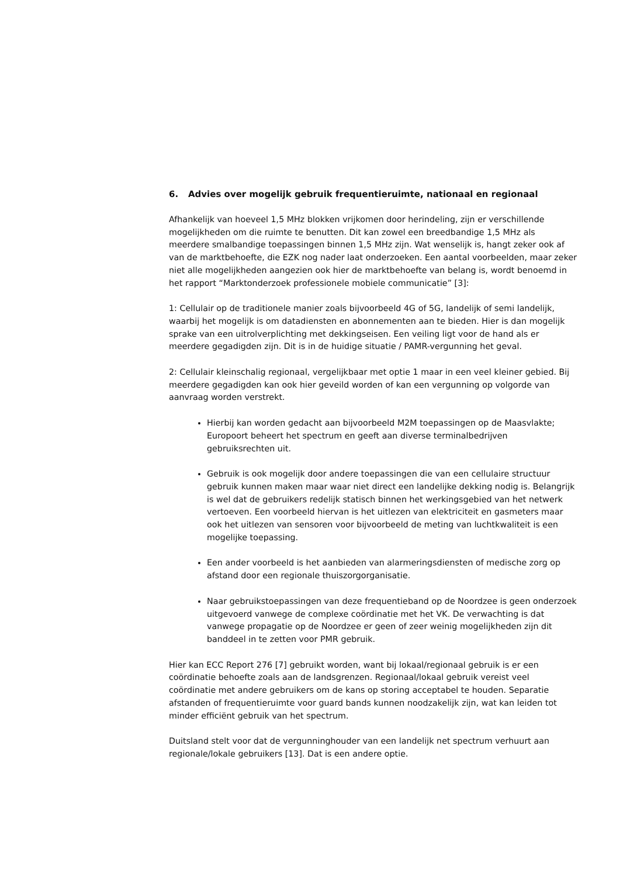6. Advies over mogelijk gebruik frequentieruimte, nationaal en regionaal
Afhankelijk van hoeveel 1,5 MHz blokken vrijkomen door herindeling, zijn er verschillende mogelijkheden om die ruimte te benutten. Dit kan zowel een breedbandige 1,5 MHz als meerdere smalbandige toepassingen binnen 1,5 MHz zijn. Wat wenselijk is, hangt zeker ook af van de marktbehoefte, die EZK nog nader laat onderzoeken. Een aantal voorbeelden, maar zeker niet alle mogelijkheden aangezien ook hier de marktbehoefte van belang is, wordt benoemd in het rapport “Marktonderzoek professionele mobiele communicatie” [3]:
1: Cellulair op de traditionele manier zoals bijvoorbeeld 4G of 5G, landelijk of semi landelijk, waarbij het mogelijk is om datadiensten en abonnementen aan te bieden. Hier is dan mogelijk sprake van een uitrolverplichting met dekkingseisen. Een veiling ligt voor de hand als er meerdere gegadigden zijn. Dit is in de huidige situatie / PAMR-vergunning het geval.
2: Cellulair kleinschalig regionaal, vergelijkbaar met optie 1 maar in een veel kleiner gebied. Bij meerdere gegadigden kan ook hier geveild worden of kan een vergunning op volgorde van aanvraag worden verstrekt.
Hierbij kan worden gedacht aan bijvoorbeeld M2M toepassingen op de Maasvlakte; Europoort beheert het spectrum en geeft aan diverse terminalbedrijven gebruiksrechten uit.
Gebruik is ook mogelijk door andere toepassingen die van een cellulaire structuur gebruik kunnen maken maar waar niet direct een landelijke dekking nodig is. Belangrijk is wel dat de gebruikers redelijk statisch binnen het werkingsgebied van het netwerk vertoeven. Een voorbeeld hiervan is het uitlezen van elektriciteit en gasmeters maar ook het uitlezen van sensoren voor bijvoorbeeld de meting van luchtkwaliteit is een mogelijke toepassing.
Een ander voorbeeld is het aanbieden van alarmeringsdiensten of medische zorg op afstand door een regionale thuiszorgorganisatie.
Naar gebruikstoepassingen van deze frequentieband op de Noordzee is geen onderzoek uitgevoerd vanwege de complexe coördinatie met het VK. De verwachting is dat vanwege propagatie op de Noordzee er geen of zeer weinig mogelijkheden zijn dit banddeel in te zetten voor PMR gebruik.
Hier kan ECC Report 276 [7] gebruikt worden, want bij lokaal/regionaal gebruik is er een coördinatie behoefte zoals aan de landsgrenzen. Regionaal/lokaal gebruik vereist veel coördinatie met andere gebruikers om de kans op storing acceptabel te houden. Separatie afstanden of frequentieruimte voor guard bands kunnen noodzakelijk zijn, wat kan leiden tot minder efficiënt gebruik van het spectrum.
Duitsland stelt voor dat de vergunninghouder van een landelijk net spectrum verhuurt aan regionale/lokale gebruikers [13]. Dat is een andere optie.